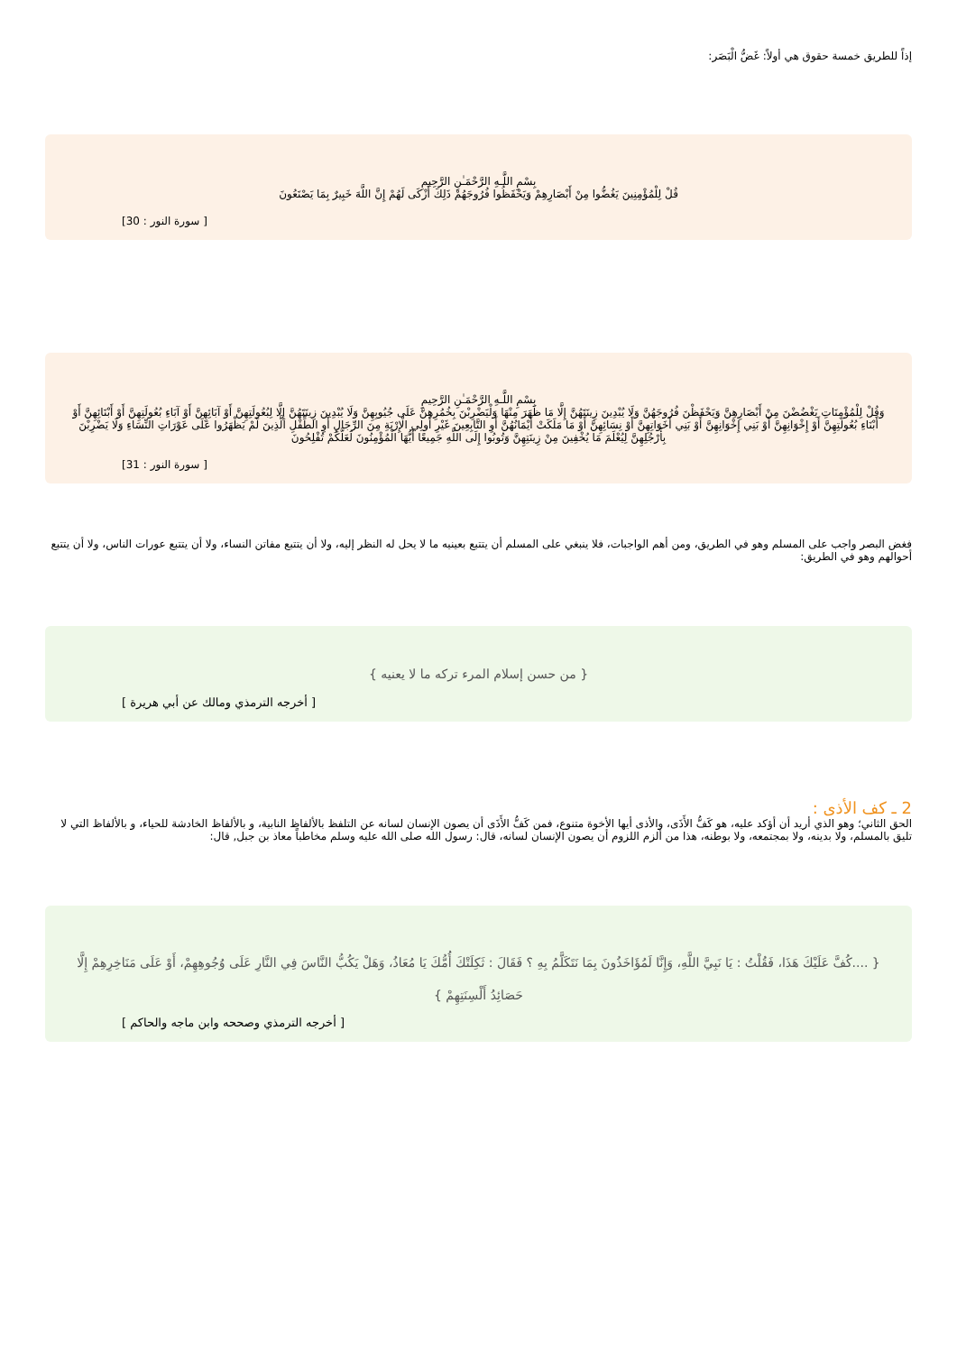إذاً للطريق خمسة حقوق هي أولاً: غَضُّ الْبَصَر:
بِسْمِ اللَّـهِ الرَّحْمَـٰنِ الرَّحِيمِ
قُلْ لِلْمُؤْمِنِينَ يَغُضُّوا مِنْ أَبْصَارِهِمْ وَيَحْفَظُوا فُرُوجَهُمْ ذَلِكَ أَزْكَى لَهُمْ إِنَّ اللَّهَ خَبِيرٌ بِمَا يَصْنَعُونَ
[ سورة النور : 30]
بِسْمِ اللَّـهِ الرَّحْمَـٰنِ الرَّحِيمِ
وَقُلْ لِلْمُؤْمِنَاتِ يَغْضُضْنَ مِنْ أَبْصَارِهِنَّ وَيَحْفَظْنَ فُرُوجَهُنَّ وَلَا يُبْدِينَ زِينَتَهُنَّ إِلَّا مَا ظَهَرَ مِنْهَا وَلْيَضْرِبْنَ بِخُمُرِهِنَّ عَلَى جُيُوبِهِنَّ وَلَا يُبْدِينَ زِينَتَهُنَّ إِلَّا لِبُعُولَتِهِنَّ أَوْ آبَائِهِنَّ أَوْ آبَاءِ بُعُولَتِهِنَّ أَوْ أَبْنَائِهِنَّ أَوْ أَبْنَاءِ بُعُولَتِهِنَّ أَوْ إِخْوَانِهِنَّ أَوْ بَنِي إِخْوَانِهِنَّ أَوْ بَنِي أَخَوَاتِهِنَّ أَوْ نِسَائِهِنَّ أَوْ مَا مَلَكَتْ أَيْمَانُهُنَّ أَوِ التَّابِعِينَ غَيْرِ أُولِي الْإِرْبَةِ مِنَ الرِّجَالِ أَوِ الطِّفْلِ الَّذِينَ لَمْ يَظْهَرُوا عَلَى عَوْرَاتِ النِّسَاءِ وَلَا يَضْرِبْنَ بِأَرْجُلِهِنَّ لِيُعْلَمَ مَا يُخْفِينَ مِنْ زِينَتِهِنَّ وَتُوبُوا إِلَى اللَّهِ جَمِيعًا أَيُّهَا الْمُؤْمِنُونَ لَعَلَّكُمْ تُفْلِحُونَ
[ سورة النور : 31]
فغض البصر واجب على المسلم وهو في الطريق، ومن أهم الواجبات، فلا ينبغي على المسلم أن يتتبع بعينيه ما لا يحل له النظر إليه، ولا أن يتتبع مفاتن النساء، ولا أن يتتبع عورات الناس، ولا أن يتتبع أحوالهم وهو في الطريق:
{ من حسن إسلام المرء تركه ما لا يعنيه }
[ أخرجه الترمذي ومالك عن أبي هريرة ]
2 ـ كف الأذى :
الحق الثاني؛ وهو الذي أريد أن أؤكد عليه، هو كَفُّ الأَذَى، والأذى أيها الأخوة متنوع، فمن كَفُّ الأَذَى أن يصون الإنسان لسانه عن التلفظ بالألفاظ النابية، و بالألفاظ الخادشة للحياء، و بالألفاظ التي لا تليق بالمسلم، ولا بدينه، ولا بمجتمعه، ولا بوطنه، هذا من ألزم اللزوم أن يصون الإنسان لسانه، قال: رسول الله صلى الله عليه وسلم مخاطباً معاذ بن جبل, قال:
{ ....كُفَّ عَلَيْكَ هَذَا، فَقُلْتُ : يَا نَبِيَّ اللَّهِ، وَإِنَّا لَمُؤَاخَذُونَ بِمَا نَتَكَلَّمُ بِهِ ؟ فَقَالَ : ثَكِلَتْكَ أُمُّكَ يَا مُعَاذُ، وَهَلْ يَكُبُّ النَّاسَ فِي النَّارِ عَلَى وُجُوهِهِمْ، أَوْ عَلَى مَنَاخِرِهِمْ إِلَّا حَصَائِدُ أَلْسِنَتِهِمْ }
[ أخرجه الترمذي وصححه وابن ماجه والحاكم ]